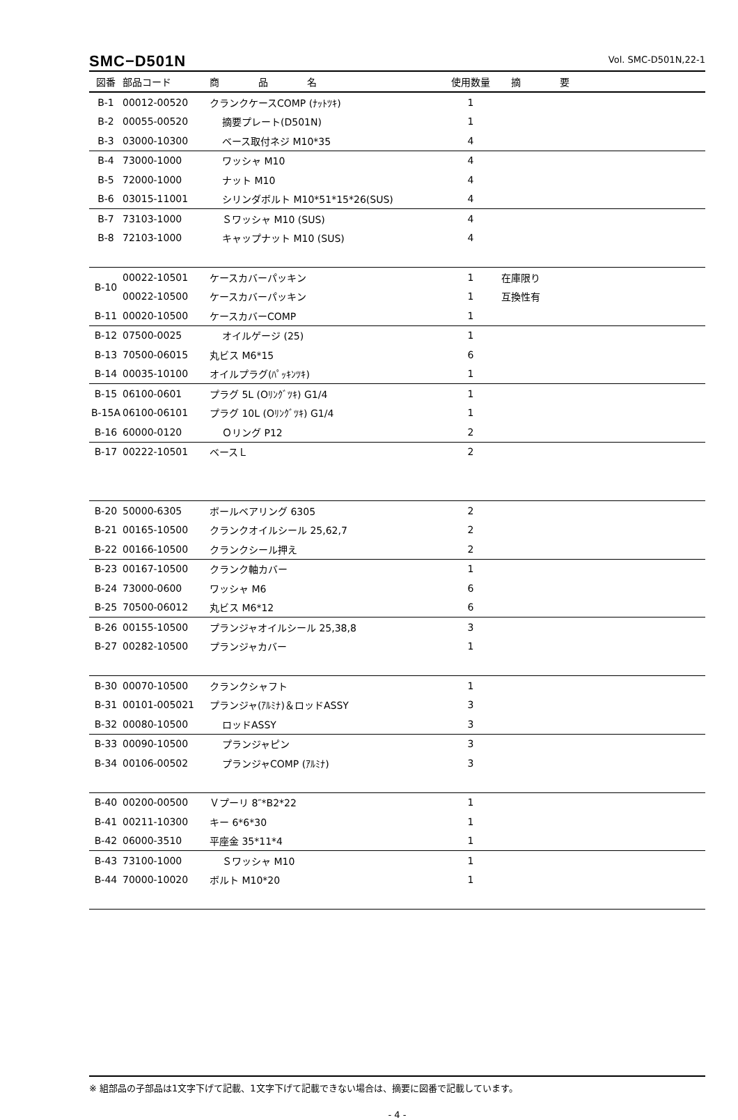SMC−D501N Vol. SMC-D501N,22-1
| 図番 | 部品コード | 商 品 名 | 使用数量 | 摘 要 |
| --- | --- | --- | --- | --- |
| B-1 | 00012-00520 | クランクケースCOMP (ﾅｯﾄﾂｷ) | 1 | |
| B-2 | 00055-00520 | 摘要プレート(D501N) | 1 | |
| B-3 | 03000-10300 | ベース取付ネジ M10*35 | 4 | |
| B-4 | 73000-1000 | ワッシャ M10 | 4 | |
| B-5 | 72000-1000 | ナット M10 | 4 | |
| B-6 | 03015-11001 | シリンダボルト M10*51*15*26(SUS) | 4 | |
| B-7 | 73103-1000 | Ｓワッシャ M10 (SUS) | 4 | |
| B-8 | 72103-1000 | キャップナット M10 (SUS) | 4 | |
| B-10 | 00022-10501 | ケースカバーパッキン | 1 | 在庫限り |
| | 00022-10500 | ケースカバーパッキン | 1 | 互換性有 |
| B-11 | 00020-10500 | ケースカバーCOMP | 1 | |
| B-12 | 07500-0025 | オイルゲージ (25) | 1 | |
| B-13 | 70500-06015 | 丸ビス M6*15 | 6 | |
| B-14 | 00035-10100 | オイルプラグ(ﾊﾟｯｷﾝﾂｷ) | 1 | |
| B-15 | 06100-0601 | プラグ 5L (Oﾘﾝｸﾞﾂｷ) G1/4 | 1 | |
| B-15A | 06100-06101 | プラグ 10L (Oﾘﾝｸﾞﾂｷ) G1/4 | 1 | |
| B-16 | 60000-0120 | Ｏリング P12 | 2 | |
| B-17 | 00222-10501 | ベースＬ | 2 | |
| B-20 | 50000-6305 | ボールベアリング 6305 | 2 | |
| B-21 | 00165-10500 | クランクオイルシール 25,62,7 | 2 | |
| B-22 | 00166-10500 | クランクシール押え | 2 | |
| B-23 | 00167-10500 | クランク軸カバー | 1 | |
| B-24 | 73000-0600 | ワッシャ M6 | 6 | |
| B-25 | 70500-06012 | 丸ビス M6*12 | 6 | |
| B-26 | 00155-10500 | プランジャオイルシール 25,38,8 | 3 | |
| B-27 | 00282-10500 | プランジャカバー | 1 | |
| B-30 | 00070-10500 | クランクシャフト | 1 | |
| B-31 | 00101-005021 | プランジャ(ｱﾙﾐﾅ)＆ロッドASSY | 3 | |
| B-32 | 00080-10500 | ロッドASSY | 3 | |
| B-33 | 00090-10500 | プランジャピン | 3 | |
| B-34 | 00106-00502 | プランジャCOMP (ｱﾙﾐﾅ) | 3 | |
| B-40 | 00200-00500 | Ｖプーリ 8″*B2*22 | 1 | |
| B-41 | 00211-10300 | キー 6*6*30 | 1 | |
| B-42 | 06000-3510 | 平座金 35*11*4 | 1 | |
| B-43 | 73100-1000 | Ｓワッシャ M10 | 1 | |
| B-44 | 70000-10020 | ボルト M10*20 | 1 | |
※ 組部品の子部品は1文字下げて記載、1文字下げて記載できない場合は、摘要に図番で記載しています。
- 4 -